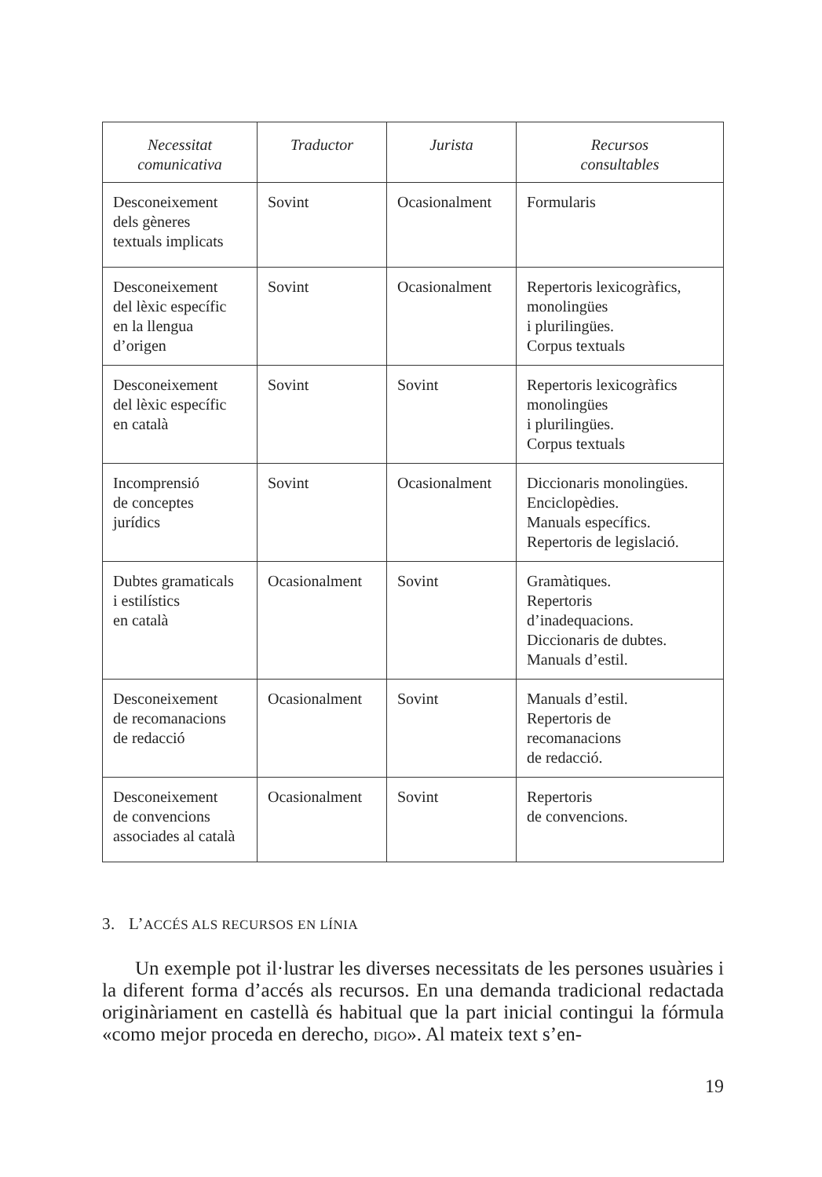| Necessitat comunicativa | Traductor | Jurista | Recursos consultables |
| --- | --- | --- | --- |
| Desconeixement dels gèneres textuals implicats | Sovint | Ocasionalment | Formularis |
| Desconeixement del lèxic específic en la llengua d’origen | Sovint | Ocasionalment | Repertoris lexicogràfics, monolingües i plurilingües. Corpus textuals |
| Desconeixement del lèxic específic en català | Sovint | Sovint | Repertoris lexicogràfics monolingües i plurilingües. Corpus textuals |
| Incomprensió de conceptes jurídics | Sovint | Ocasionalment | Diccionaris monolingües. Enciclopèdies. Manuals específics. Repertoris de legislació. |
| Dubtes gramaticals i estilístics en català | Ocasionalment | Sovint | Gramàtiques. Repertoris d’inadequacions. Diccionaris de dubtes. Manuals d’estil. |
| Desconeixement de recomanacions de redacció | Ocasionalment | Sovint | Manuals d’estil. Repertoris de recomanacions de redacció. |
| Desconeixement de convencions associades al català | Ocasionalment | Sovint | Repertoris de convencions. |
3. L’ACCÉS ALS RECURSOS EN LÍNIA
Un exemple pot il·lustrar les diverses necessitats de les persones usuàries i la diferent forma d’accés als recursos. En una demanda tradicional redactada originàriament en castellà és habitual que la part inicial contingui la fórmula «como mejor proceda en derecho, DIGO». Al mateix text s’en-
19